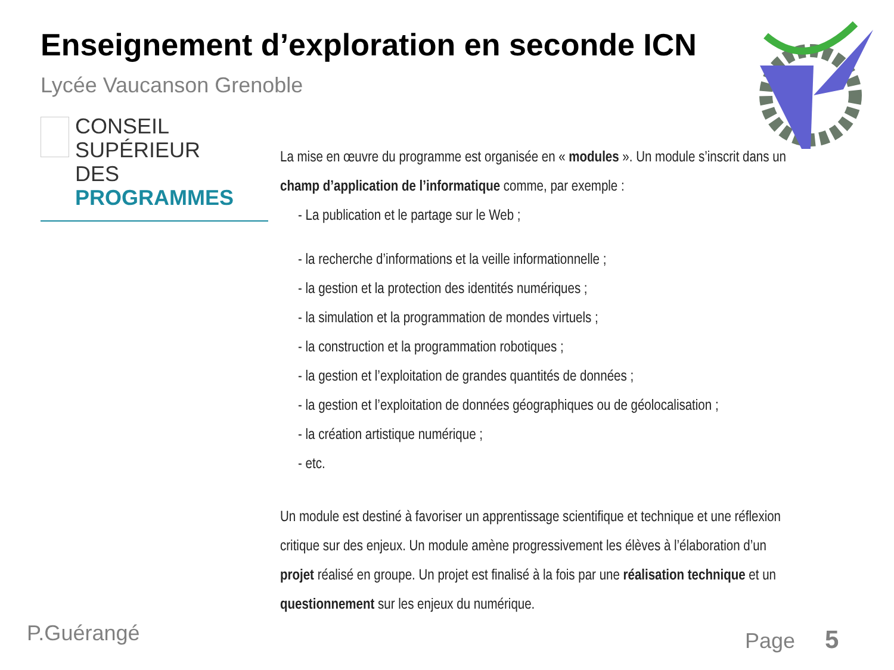Enseignement d’exploration en seconde ICN
Lycée Vaucanson Grenoble
CONSEIL SUPÉRIEUR
DES PROGRAMMES
La mise en œuvre du programme est organisée en « modules ». Un module s’inscrit dans un champ d’application de l’informatique comme, par exemple :
- La publication et le partage sur le Web ;
- la recherche d’informations et la veille informationnelle ;
- la gestion et la protection des identités numériques ;
- la simulation et la programmation de mondes virtuels ;
- la construction et la programmation robotiques ;
- la gestion et l’exploitation de grandes quantités de données ;
- la gestion et l’exploitation de données géographiques ou de géolocalisation ;
- la création artistique numérique ;
- etc.
Un module est destiné à favoriser un apprentissage scientifique et technique et une réflexion critique sur des enjeux. Un module amène progressivement les élèves à l’élaboration d’un projet réalisé en groupe. Un projet est finalisé à la fois par une réalisation technique et un questionnement sur les enjeux du numérique.
P.Guérangé Page 5